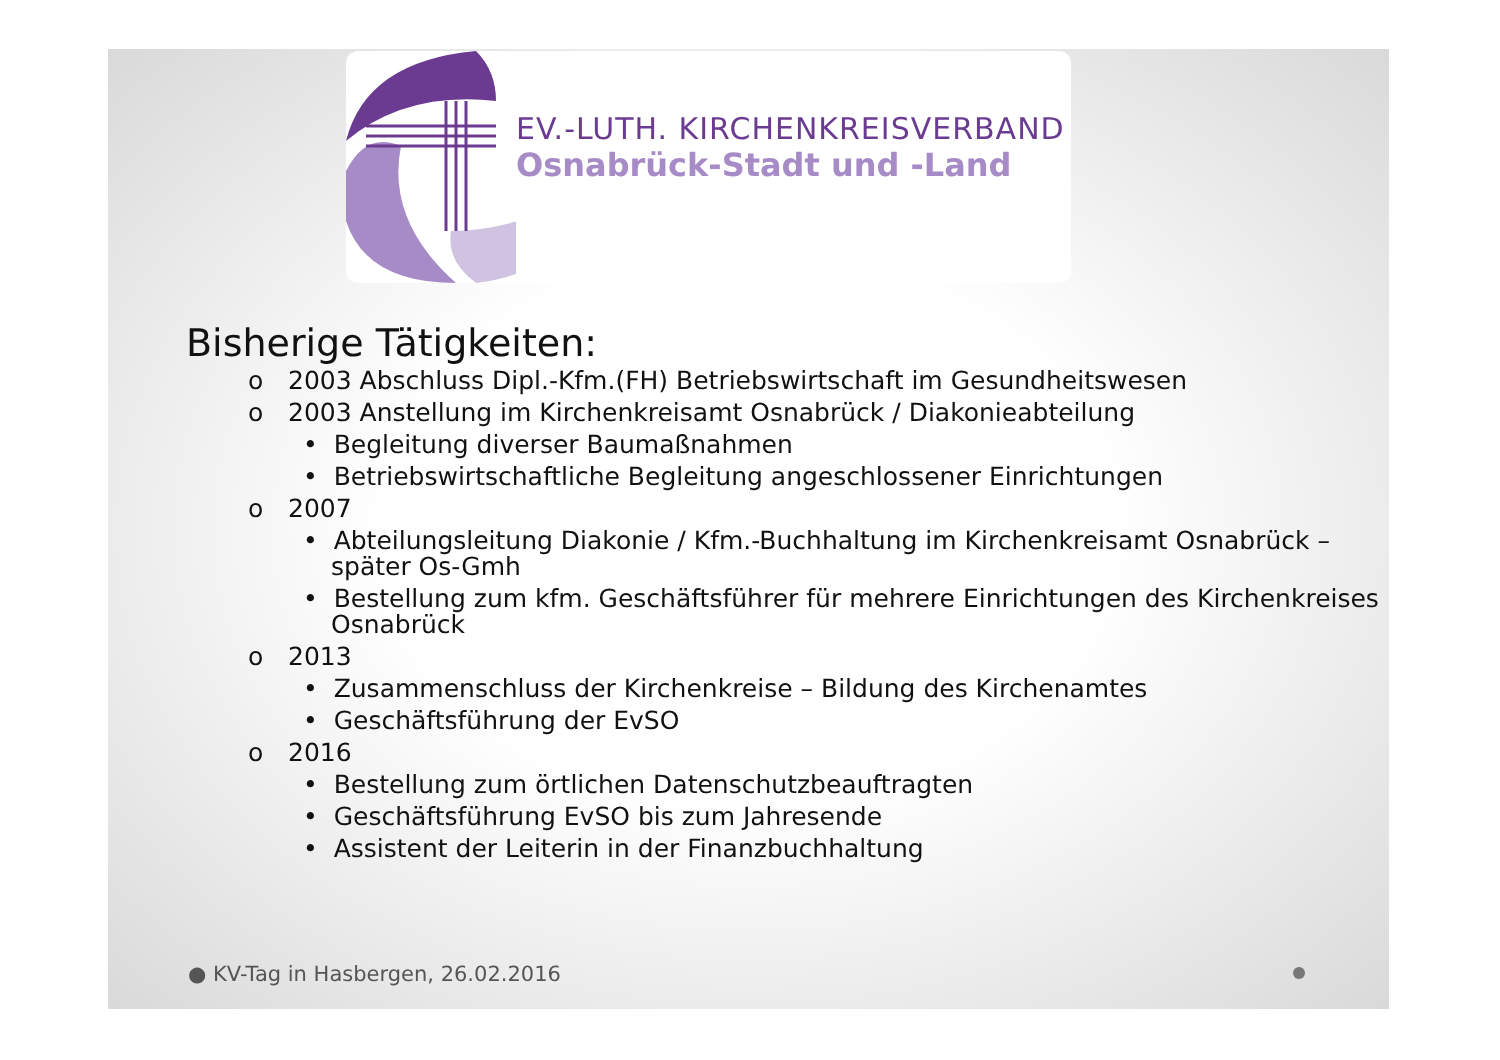EV.-LUTH. KIRCHENKREISVERBAND
Osnabrück-Stadt und -Land
Bisherige Tätigkeiten:
o 2003 Abschluss Dipl.-Kfm.(FH) Betriebswirtschaft im Gesundheitswesen
o 2003 Anstellung im Kirchenkreisamt Osnabrück / Diakonieabteilung
• Begleitung diverser Baumaßnahmen
• Betriebswirtschaftliche Begleitung angeschlossener Einrichtungen
o 2007
• Abteilungsleitung Diakonie / Kfm.-Buchhaltung im Kirchenkreisamt Osnabrück – später Os-Gmh
• Bestellung zum kfm. Geschäftsführer für mehrere Einrichtungen des Kirchenkreises Osnabrück
o 2013
• Zusammenschluss der Kirchenkreise – Bildung des Kirchenamtes
• Geschäftsführung der EvSO
o 2016
• Bestellung zum örtlichen Datenschutzbeauftragten
• Geschäftsführung EvSO bis zum Jahresende
• Assistent der Leiterin in der Finanzbuchhaltung
● KV-Tag in Hasbergen, 26.02.2016